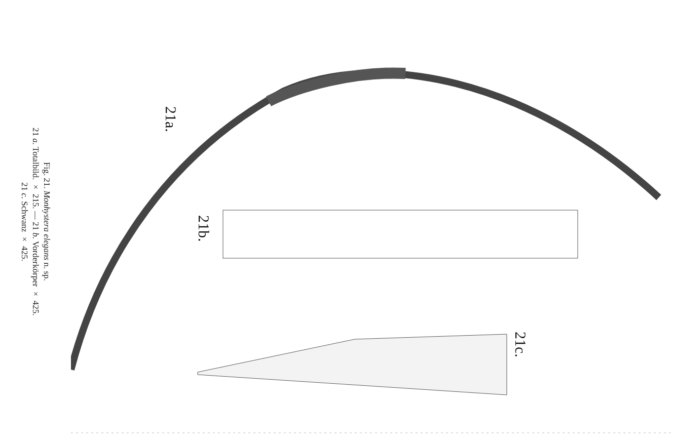Fig. 21. Monhystera elegans n. sp.
21 a. Totalbild. × 215. — 21 b. Vorderkörper × 425.
21 c. Schwanz × 425.
21a.
21b.
21c.